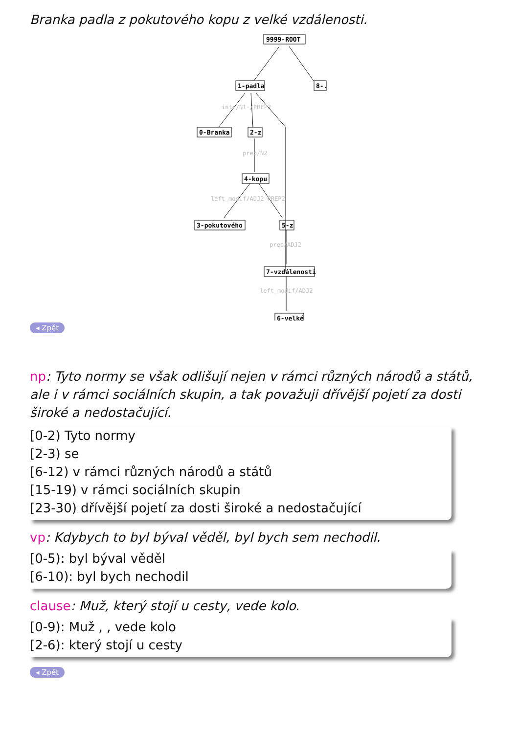Branka padla z pokutového kopu z velké vzdálenosti.
9999-ROOT
1-padla
8-.
0-Branka
2-z
4-kopu
3-pokutového
5-z
7-vzdálenosti
6-velké
intr/N1·/PREP2
prep/N2
left_modif/ADJ2 PREP2
prep/ADJ2
left_modif/ADJ2
◂ Zpět
np: Tyto normy se však odlišují nejen v rámci různých národů a států, ale i v rámci sociálních skupin, a tak považuji dřívější pojetí za dosti široké a nedostačující.
[0-2) Tyto normy
[2-3) se
[6-12) v rámci různých národů a států
[15-19) v rámci sociálních skupin
[23-30) dřívější pojetí za dosti široké a nedostačující
vp: Kdybych to byl býval věděl, byl bych sem nechodil.
[0-5): byl býval věděl
[6-10): byl bych nechodil
clause: Muž, který stojí u cesty, vede kolo.
[0-9): Muž , , vede kolo
[2-6): který stojí u cesty
◂ Zpět